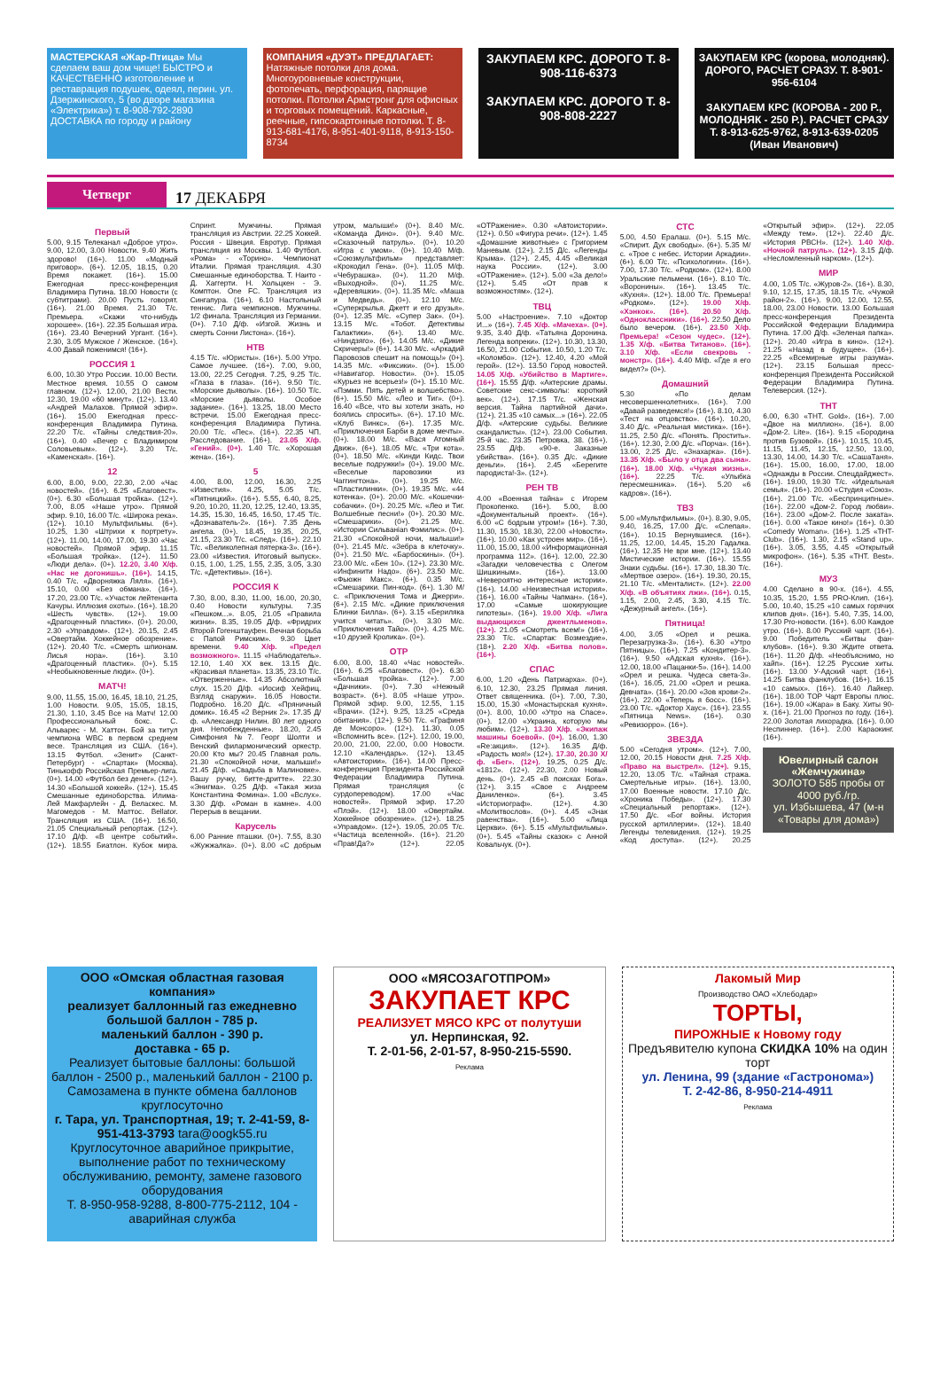МАСТЕРСКАЯ «Жар-Птица» Мы сделаем ваш дом чище! БЫСТРО и КАЧЕСТВЕННО изготовление и реставрация подушек, одеял, перин. ул. Дзержинского, 5 (во дворе магазина «Электрика») т. 8-908-792-2890 ДОСТАВКА по городу и району
КОМПАНИЯ «ДУЭТ» ПРЕДЛАГАЕТ: Натяжные потолки для дома. Многоуровневые конструкции, фотопечать, перфорация, парящие потолки. Потолки Армстронг для офисных и торговых помещений. Каркасные, реечные, гипсокартонные потолки. Т. 8-913-681-4176, 8-951-401-9118, 8-913-150-8734
ЗАКУПАЕМ КРС. ДОРОГО Т. 8-908-116-6373
ЗАКУПАЕМ КРС. ДОРОГО Т. 8-908-808-2227
ЗАКУПАЕМ КРС (корова, молодняк). ДОРОГО, РАСЧЕТ СРАЗУ. Т. 8-901-956-6104
ЗАКУПАЕМ КРС (КОРОВА - 200 Р., МОЛОДНЯК - 250 Р.). РАСЧЕТ СРАЗУ Т. 8-913-625-9762, 8-913-639-0205 (Иван Иванович)
Четверг
17 ДЕКАБРЯ
Первый
5.00, 9.15 Телеканал «Доброе утро». 9.00, 12.00, 3.00 Новости. 9.40 Жить здорово! (16+). 11.00 «Модный приговор». (6+). 12.05, 18.15, 0.20 Время покажет. (16+). 15.00 Ежегодная пресс-конференция Владимира Путина. 18.00 Новости (с субтитрами). 20.00 Пусть говорят. (16+). 21.00 Время. 21.30 Т/с. Премьера. «Скажи что-нибудь хорошее». (16+). 22.35 Большая игра. (16+). 23.40 Вечерний Ургант. (16+). 2.30, 3.05 Мужское / Женское. (16+). 4.00 Давай поженимся! (16+).
РОССИЯ 1
6.00, 10.30 Утро России. 10.00 Вести. Местное время. 10.55 О самом главном. (12+). 12.00, 21.00 Вести. 12.30, 19.00 «60 минут». (12+). 13.40 «Андрей Малахов. Прямой эфир». (16+). 15.00 Ежегодная пресс-конференция Владимира Путина. 22.20 Т/с. «Тайны следствия-20». (16+). 0.40 «Вечер с Владимиром Соловьевым». (12+). 3.20 Т/с. «Каменская». (16+).
12
6.00, 8.00, 9.00, 22.30, 2.00 «Час новостей». (16+). 6.25 «Благовест». (0+). 6.30 «Большая тройка». (12+). 7.00, 8.05 «Наше утро». Прямой эфир. 9.10, 16.00 Т/с. «Широка река». (12+). 10.10 Мультфильмы. (6+). 10.25, 1.30 «Штрихи к портрету». (12+). 11.00, 14.00, 17.00, 19.30 «Час новостей». Прямой эфир. 11.15 «Большая тройка». (12+). 11.50 «Люди дела». (0+). 12.20, 3.40 Х/ф. «Нас не догонишь». (16+). 14.15, 0.40 Т/с. «Дворняжка Ляля». (16+). 15.10, 0.00 «Без обмана». (16+). 17.20, 23.00 Т/с. «Участок лейтенанта Качуры. Иллюзия охоты». (16+). 18.20 «Шесть чувств». (12+). 19.00 «Драгоценный пластик». (0+). 20.00, 2.30 «Управдом». (12+). 20.15, 2.45 «Овертайм. Хоккейное обозрение». (12+). 20.40 Т/с. «Смерть шпионам. Лисья нора». (16+). 3.10 «Драгоценный пластик». (0+). 5.15 «Необыкновенные люди». (0+).
МАТЧ!
9.00, 11.55, 15.00, 16.45, 18.10, 21.25, 1.00 Новости. 9.05, 15.05, 18.15, 21.30, 1.10, 3.45 Все на Матч! 12.00 Профессиональный бокс. С. Альварес - М. Хаттон. Бой за титул чемпиона WBC в первом среднем весе. Трансляция из США. (16+). 13.15 Футбол. «Зенит» (Санкт-Петербург) - «Спартак» (Москва). Тинькофф Российская Премьер-лига. (0+). 14.00 «Футбол без денег». (12+). 14.30 «Большой хоккей». (12+). 15.45 Смешанные единоборства. Илима-Лей Макфарлейн - Д. Велаcкес. М. Магомедов - М. Маттос. Bellator. Трансляция из США. (16+). 16.50, 21.05 Специальный репортаж. (12+). 17.10 Д/ф. «В центре событий». (12+). 18.55 Биатлон. Кубок мира. Спринт. Мужчины. Прямая трансляция из Австрии. 22.25 Хоккей. Россия - Швеция. Евротур. Прямая трансляция из Москвы. 1.40 Футбол. «Рома» - «Торино». Чемпионат Италии. Прямая трансляция. 4.30 Смешанные единоборства. Т. Наито - Д. Хаггерти. Н. Хольцкен - Э. Комптон. One FC. Трансляция из Сингапура. (16+). 6.10 Настольный теннис. Лига чемпионов. Мужчины. 1/2 финала. Трансляция из Германии. (0+). 7.10 Д/ф. «Изгой. Жизнь и смерть Сонни Листона». (16+).
НТВ
4.15 Т/с. «Юристы». (16+). 5.00 Утро. Самое лучшее. (16+). 7.00, 9.00, 13.00, 22.25 Сегодня. 7.25, 9.25 Т/с. «Глаза в глаза». (16+). 9.50 Т/с. «Морские дьяволы». (16+). 10.50 Т/с. «Морские дьяволы. Особое задание». (16+). 13.25, 18.00 Место встречи. 15.00 Ежегодная пресс-конференция Владимира Путина. 20.00 Т/с. «Пес». (16+). 22.35 ЧП. Расследование. (16+). 23.05 Х/ф. «Гений». (0+). 1.40 Т/с. «Хорошая жена». (16+).
5
4.00, 8.00, 12.00, 16.30, 2.25 «Известия». 4.25, 5.05 Т/с. «Пятницкий». (16+). 5.55, 6.40, 8.25, 9.20, 10.20, 11.20, 12.25, 12.40, 13.35, 14.35, 15.30, 16.45, 16.50, 17.45 Т/с. «Дознаватель-2». (16+). 7.35 День ангела. (0+). 18.45, 19.35, 20.25, 21.15, 23.30 Т/с. «След». (16+). 22.10 Т/с. «Великолепная пятерка-3». (16+). 23.00 «Известия. Итоговый выпуск». 0.15, 1.00, 1.25, 1.55, 2.35, 3.05, 3.30 Т/с. «Детективы». (16+).
РОССИЯ К
7.30, 8.00, 8.30, 11.00, 16.00, 20.30, 0.40 Новости культуры. 7.35 «Пешком...». 8.05, 21.05 «Правила жизни». 8.35, 19.05 Д/ф. «Фридрих Второй Гогенштауфен. Вечная борьба с Папой Римским». 9.30 Цвет времени. 9.40 Х/ф. «Предел возможного». 11.15 «Наблюдатель». 12.10, 1.40 XX век. 13.15 Д/с. «Красивая планета». 13.35, 23.10 Т/с. «Отверженные». 14.35 Абсолютный слух. 15.20 Д/ф. «Иосиф Хейфиц. Взгляд снаружи». 16.05 Новости. Подробно. 16.20 Д/с. «Пряничный домик». 16.45 «2 Верник 2». 17.35 Д/ф. «Александр Нилин. 80 лет одного дня. Непобежденные». 18.20, 2.45 Симфония №7. Георг Шолти и Венский филармонический оркестр. 20.00 Кто мы? 20.45 Главная роль. 21.30 «Спокойной ночи, малыши!» 21.45 Д/ф. «Свадьба в Малиновке». Вашу ручку, битте-дритте». 22.30 «Энигма». 0.25 Д/ф. «Такая жиза Константина Фомина». 1.00 «Вслух». 3.30 Д/ф. «Роман в камне». 4.00 Перерыв в вещании.
Карусель
6.00 Ранние пташки. (0+). 7.55, 8.30 «Жужжалка». (0+). 8.00 «С добрым утром, малыши!» (0+). 8.40 М/с. «Команда Дино». (0+). 9.40 М/с. «Сказочный патруль». (0+). 10.20 «Игра с умом». (0+). 10.40 М/ф. «Союзмультфильм» представляет: «Крокодил Гена». (0+). 11.05 М/ф. «Чебурашка». (0+). 11.20 М/ф. «Выходной». (0+). 11.25 М/с. «Деревяшки». (0+). 11.35 М/с. «Маша и Медведь». (0+). 12.10 М/с. «Суперкрылья. Джетт и его друзья». (0+). 12.35 М/с. «Супер Зак». (0+). 13.15 М/с. «Тобот. Детективы Галактики». (6+). 13.40 М/с. «Ниндзяго». (6+). 14.05 М/с. «Дикие Скричеры!» (6+). 14.30 М/с. «Аркадий Паровозов спешит на помощь!» (0+). 14.35 М/с. «Фиксики». (0+). 15.00 «Навигатор. Новости». (0+). 15.05 «Курьез не всерьез!» (0+). 15.10 М/с. «Пэмми. Пять детей и волшебство». (6+). 15.50 М/с. «Лео и Тиг». (0+). 16.40 «Все, что вы хотели знать, но боялись спросить». (6+). 17.10 М/с. «Клуб Винкс». (6+). 17.35 М/с. «Приключения Барби в доме мечты». (0+). 18.00 М/с. «Вася Атомный Движ». (6+). 18.05 М/с. «Три кота». (0+). 18.50 М/с. «Кинди Кидс. Твои веселые подружки!» (0+). 19.00 М/с. «Веселые паровозики из Чаггингтона». (0+). 19.25 М/с. «Пластилинки». (0+). 19.35 М/с. «44 котенка». (0+). 20.00 М/с. «Кошечки-собачки». (0+). 20.25 М/с. «Лео и Тиг. Волшебные песни!» (0+). 20.30 М/с. «Смешарики». (0+). 21.25 М/с. «Истории Сильванian Фэмилис». (0+). 21.30 «Спокойной ночи, малыши!» (0+). 21.45 М/с. «Зебра в клеточку». (0+). 21.50 М/с. «Барбоскины». (0+). 23.00 М/с. «Бен 10». (12+). 23.30 М/с. «Инфинити Надо». (6+). 23.50 М/с. «Фьюжн Макс». (6+). 0.35 М/с. «Смешарики. Пин-код». (6+). 1.30 М/с. «Приключения Тома и Джерри». (6+). 2.15 М/с. «Дикие приключения Блинки Билла». (6+). 3.15 «Бериляка учится читать». (0+). 3.30 М/с. «Приключения Тайо». (0+). 4.25 М/с. «10 друзей Кролика». (0+).
ОТР
6.00, 8.00, 18.40 «Час новостей». (16+). 6.25 «Благовест». (0+). 6.30 «Большая тройка». (12+). 7.00 «Дачники». (0+). 7.30 «Нежный возраст». (6+). 8.05 «Наше утро». Прямой эфир. 9.00, 12.55, 1.15 «Врачи». (12+). 9.25, 13.25 «Среда обитания». (12+). 9.50 Т/с. «Графиня де Монсоро». (12+). 11.30, 0.05 «Вспомнить все». (12+). 12.00, 19.00, 20.00, 21.00, 22.00, 0.00 Новости. 12.10 «Календарь». (12+). 13.45 «Автоистории». (16+). 14.00 Пресс-конференция Президента Российской Федерации Владимира Путина. Прямая трансляция (с сурдопереводом). 17.00 «Час новостей». Прямой эфир. 17.20 «Плэй». (12+). 18.00 «Овертайм. Хоккейное обозрение». (12+). 18.25 «Управдом». (12+). 19.05, 20.05 Т/с. «Частица вселенной». (16+). 21.20 «Прав!Да?» (12+). 22.05 «ОТРажение». 0.30 «Автоистории». (12+). 0.50 «Фигура речи». (12+). 1.45 «Домашние животные» с Григорием Маневым. (12+). 2.15 Д/с. «Легенды Крыма». (12+). 2.45, 4.45 «Великая наука России». (12+). 3.00 «ОТРажение». (12+). 5.00 «За дело!» (12+). 5.45 «От прав к возможностям». (12+).
ТВЦ
5.00 «Настроение». 7.10 «Доктор И...» (16+). 7.45 Х/ф. «Мачеха». (0+). 9.35, 3.40 Д/ф. «Татьяна Доронина. Легенда вопреки». (12+). 10.30, 13.30, 16.50, 21.00 События. 10.50, 1.20 Т/с. «Коломбо». (12+). 12.40, 4.20 «Мой герой». (12+). 13.50 Город новостей. 14.05 Х/ф. «Убийство в Мартиге». (16+). 15.55 Д/ф. «Актерские драмы. Советские секс-символы: короткий век». (12+). 17.15 Т/с. «Женская версия. Тайна партийной дачи». (12+). 21.35 «10 самых...» (16+). 22.05 Д/ф. «Актерские судьбы. Великие скандалисты». (12+). 23.00 События. 25-й час. 23.35 Петровка, 38. (16+). 23.55 Д/ф. «90-е. Заказные убийства». (16+). 0.35 Д/с. «Дикие деньги». (16+). 2.45 «Берегите пародиста!-3». (12+).
РЕН ТВ
4.00 «Военная тайна» с Игорем Прокопенко. (16+). 5.00, 8.00 «Документальный проект». (16+). 6.00 «С бодрым утром!» (16+). 7.30, 11.30, 15.30, 18.30, 22.00 «Новости». (16+). 10.00 «Как устроен мир». (16+). 11.00, 15.00, 18.00 «Информационная программа 112». (16+). 12.00, 22.30 «Загадки человечества с Олегом Шишкиным». (16+). 13.00 «Невероятно интересные истории». (16+). 14.00 «Неизвестная история». (16+). 16.00 «Тайны Чапман». (16+). 17.00 «Самые шокирующие гипотезы». (16+). 19.00 Х/ф. «Лига выдающихся джентльменов». (12+). 21.05 «Смотреть всем!» (16+). 23.30 Т/с. «Спартак: Возмездие». (18+). 2.20 Х/ф. «Битва полов». (16+).
СПАС
6.00, 1.20 «День Патриарха». (0+). 6.10, 12.30, 23.25 Прямая линия. Ответ священника. (0+). 7.00, 7.30, 15.00, 15.30 «Монастырская кухня». (0+). 8.00, 10.00 «Утро на Спасе». (0+). 12.00 «Украина, которую мы любим». (12+). 13.30 Х/ф. «Экипаж машины боевой». (0+). 16.00, 1.30 «Re:акция». (12+). 16.35 Д/ф. «Радость моя!» (12+). 17.30, 20.30 Х/ф. «Бег». (12+). 19.25, 0.25 Д/с. «1812». (12+). 22.30, 2.00 Новый день. (0+). 2.45 «В поисках Бога». (12+). 3.15 «Свое с Андреем Даниленко». (6+). 3.45 «Историограф». (12+). 4.30 «Молитвослов». (0+). 4.45 «Знак равенства». (16+). 5.00 «Лица Церкви». (6+). 5.15 «Мультфильмы». (0+). 5.45 «Тайны сказок» с Анной Ковальчук. (0+).
СТС
5.00, 4.50 Ералаш. (0+). 5.15 М/с. «Спирит. Дух свободы». (6+). 5.35 М/с. «Трое с небес. Истории Аркадии». (6+). 6.00 Т/с. «Психологини». (16+). 7.00, 17.30 Т/с. «Родком». (12+). 8.00 Уральские пельмени. (16+). 8.10 Т/с. «Воронины». (16+). 13.45 Т/с. «Кухня». (12+). 18.00 Т/с. Премьера! «Родком». (12+). 19.00 Х/ф. «Хэнкок». (16+). 20.50 Х/ф. «Одноклассники». (16+). 22.50 Дело было вечером. (16+). 23.50 Х/ф. Премьера! «Сезон чудес». (12+). 1.35 Х/ф. «Битва Титанов». (16+). 3.10 Х/ф. «Если свекровь - монстр». (16+). 4.40 М/ф. «Где я его видел?» (0+).
Домашний
5.30 «По делам несовершеннолетних». (16+). 7.00 «Давай разведемся!» (16+). 8.10, 4.30 «Тест на отцовство». (16+). 10.20, 3.40 Д/с. «Реальная мистика». (16+). 11.25, 2.50 Д/с. «Понять. Простить». (16+). 12.30, 2.00 Д/с. «Порча». (16+). 13.00, 2.25 Д/с. «Знахарка». (16+). 13.35 Х/ф. «Было у отца два сына». (16+). 18.00 Х/ф. «Чужая жизнь». (16+). 22.25 Т/с. «Улыбка пересмешника». (16+). 5.20 «6 кадров». (16+).
ТВ3
5.00 «Мультфильмы». (0+). 8.30, 9.05, 9.40, 16.25, 17.00 Д/с. «Слепая». (16+). 10.15 Вернувшиеся. (16+). 11.25, 12.00, 14.45, 15.20 Гадалка. (16+). 12.35 Не ври мне. (12+). 13.40 Мистические истории. (16+). 15.55 Знаки судьбы. (16+). 17.30, 18.30 Т/с. «Мертвое озеро». (16+). 19.30, 20.15, 21.10 Т/с. «Менталист». (12+). 22.00 Х/ф. «В объятиях лжи». (16+). 0.15, 1.15, 2.00, 2.45, 3.30, 4.15 Т/с. «Дежурный ангел». (16+).
Пятница!
4.00, 3.05 «Орел и решка. Перезагрузка-3». (16+). 6.30 «Утро Пятницы». (16+). 7.25 «Кондитер-3». (16+). 9.50 «Адская кухня». (16+). 12.00, 18.00 «Пацанки-5». (16+). 14.00 «Орел и решка. Чудеса света-3». (16+). 16.05, 21.00 «Орел и решка. Девчата». (16+). 20.00 «Зов крови-2». (16+). 22.00 «Теперь я босс». (16+). 23.00 Т/с. «Доктор Хаус». (16+). 23.55 «Пятница News». (16+). 0.30 «Ревизорро». (16+).
ЗВЕЗДА
5.00 «Сегодня утром». (12+). 7.00, 12.00, 20.15 Новости дня. 7.25 Х/ф. «Право на выстрел». (12+). 9.15, 12.20, 13.05 Т/с. «Тайная стража. Смертельные игры». (16+). 13.00, 17.00 Военные новости. 17.10 Д/с. «Хроника Победы». (12+). 17.30 «Специальный репортаж». (12+). 17.50 Д/с. «Бог войны. История русской артиллерии». (12+). 18.40 Легенды телевидения. (12+). 19.25 «Код доступа». (12+). 20.25 «Открытый эфир». (12+). 22.05 «Между тем». (12+). 22.40 Д/с. «История РВСН». (12+). 1.40 Х/ф. «Ночной патруль». (12+). 3.15 Д/ф. «Несломленный нарком». (12+).
МИР
4.00, 1.05 Т/с. «Журов-2». (16+). 8.30, 9.10, 12.15, 17.35, 18.15 Т/с. «Чужой район-2». (16+). 9.00, 12.00, 12.55, 18.00, 23.00 Новости. 13.00 Большая пресс-конференция Президента Российской Федерации Владимира Путина. 17.00 Д/ф. «Зеленая папка». (12+). 20.40 «Игра в кино». (12+). 21.25 «Назад в будущее». (16+). 22.25 «Всемирные игры разума». (12+). 23.15 Большая пресс-конференция Президента Российской Федерации Владимира Путина. Телеверсия. (12+).
ТНТ
6.00, 6.30 «ТНТ. Gold». (16+). 7.00 «Двое на миллион». (16+). 8.00 «Дом-2. Lite». (16+). 9.15 «Бородина против Бузовой». (16+). 10.15, 10.45, 11.15, 11.45, 12.15, 12.50, 13.00, 13.30, 14.00, 14.30 Т/с. «СашаТаня». (16+). 15.00, 16.00, 17.00, 18.00 «Однажды в России. Спецдайджест». (16+). 19.00, 19.30 Т/с. «Идеальная семья». (16+). 20.00 «Студия «Союз». (16+). 21.00 Т/с. «Беспринципные». (16+). 22.00 «Дом-2. Город любви». (16+). 23.00 «Дом-2. После заката». (16+). 0.00 «Такое кино!» (16+). 0.30 «Comedy Woman». (16+). 1.25 «THT-Club». (16+). 1.30, 2.15 «Stand up». (16+). 3.05, 3.55, 4.45 «Открытый микрофон». (16+). 5.35 «ТНТ. Best». (16+).
МУЗ
4.00 Сделано в 90-х. (16+). 4.55, 10.35, 15.20, 1.55 PRO-Клип. (16+). 5.00, 10.40, 15.25 «10 самых горячих клипов дня». (16+). 5.40, 7.35, 14.00, 17.30 Pro-новости. (16+). 6.00 Каждое утро. (16+). 8.00 Русский чарт. (16+). 9.00 Победитель «Битвы фан-клубов». (16+). 9.30 Ждите ответа. (16+). 11.20 Д/ф. «Необъяснимо, но хайп». (16+). 12.25 Русские хиты. (16+). 13.00 У-Адский чарт. (16+). 14.25 Битва фанклубов. (16+). 16.15 «10 самых». (16+). 16.40 Лайкер. (16+). 18.00 TOP Чарт Европы плюс. (16+). 19.00 «Жара» в Баку. Хиты 90-х. (16+). 21.00 Прогноз по году. (16+). 22.00 Золотая лихорадка. (16+). 0.00 Неспиннер. (16+). 2.00 Караокинг. (16+).
Ювелирный салон «Жемчужина»
ЗОЛОТО 585 пробы от 4000 руб./гр.
ул. Избышева, 47 (м-н «Товары для дома»)
ООО «Омская областная газовая компания»
реализует баллонный газ ежедневно
большой баллон - 785 р.
маленький баллон - 390 р.
доставка - 65 р.
Реализует бытовые баллоны: большой баллон - 2500 р., маленький баллон - 2100 р. Самозамена в пункте обмена баллонов круглосуточно
г. Тара, ул. Транспортная, 19; т. 2-41-59, 8-951-413-3793 tara@oogk55.ru
Круглосуточное аварийное прикрытие, выполнение работ по техническому обслуживанию, ремонту, замене газового оборудования
Т. 8-950-958-9288, 8-800-775-2112, 104 - аварийная служба
ООО «МЯСОЗАГОТПРОМ»
ЗАКУПАЕТ КРС
РЕАЛИЗУЕТ МЯСО КРС от полутуши
ул. Нерпинская, 92.
Т. 2-01-56, 2-01-57, 8-950-215-5590.
Реклама
Лакомый Мир
Производство ОАО «Хлебодар»
ТОРТЫ,
ПИРОЖНЫЕ к Новому году
Предъявителю купона СКИДКА 10% на один торт
ул. Ленина, 99 (здание «Гастронома»)
Т. 2-42-86, 8-950-214-4911
Реклама